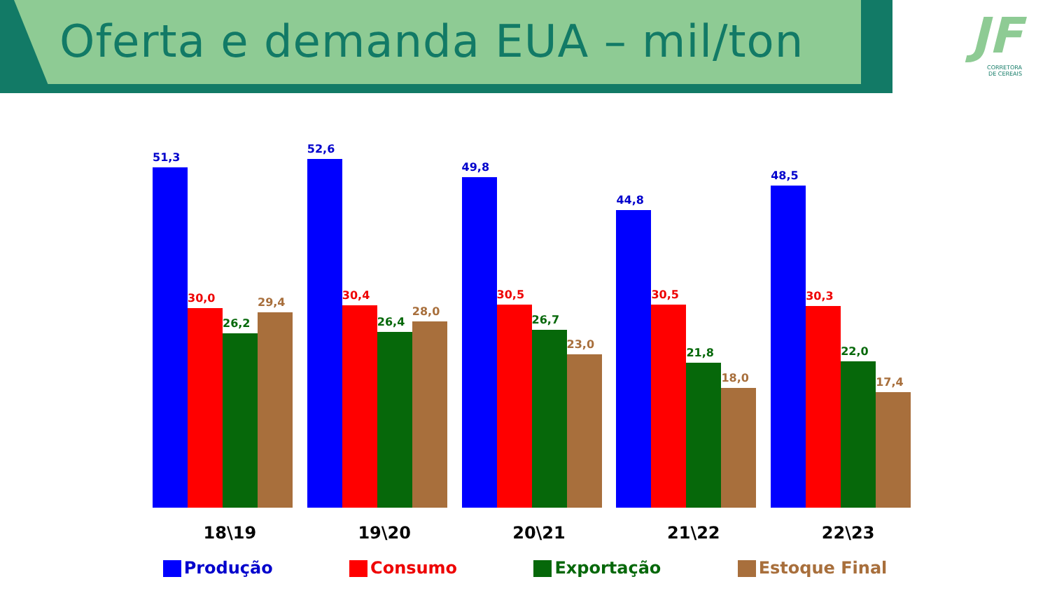Oferta e demanda EUA – mil/ton
JF
CORRETORA
DE CEREAIS
51,3
30,0
26,2
29,4
52,6
30,4
26,4
28,0
49,8
30,5
26,7
23,0
44,8
30,5
21,8
18,0
48,5
30,3
22,0
17,4
18\19 19\20 20\21 21\22 22\23
Produção Consumo Exportação Estoque Final